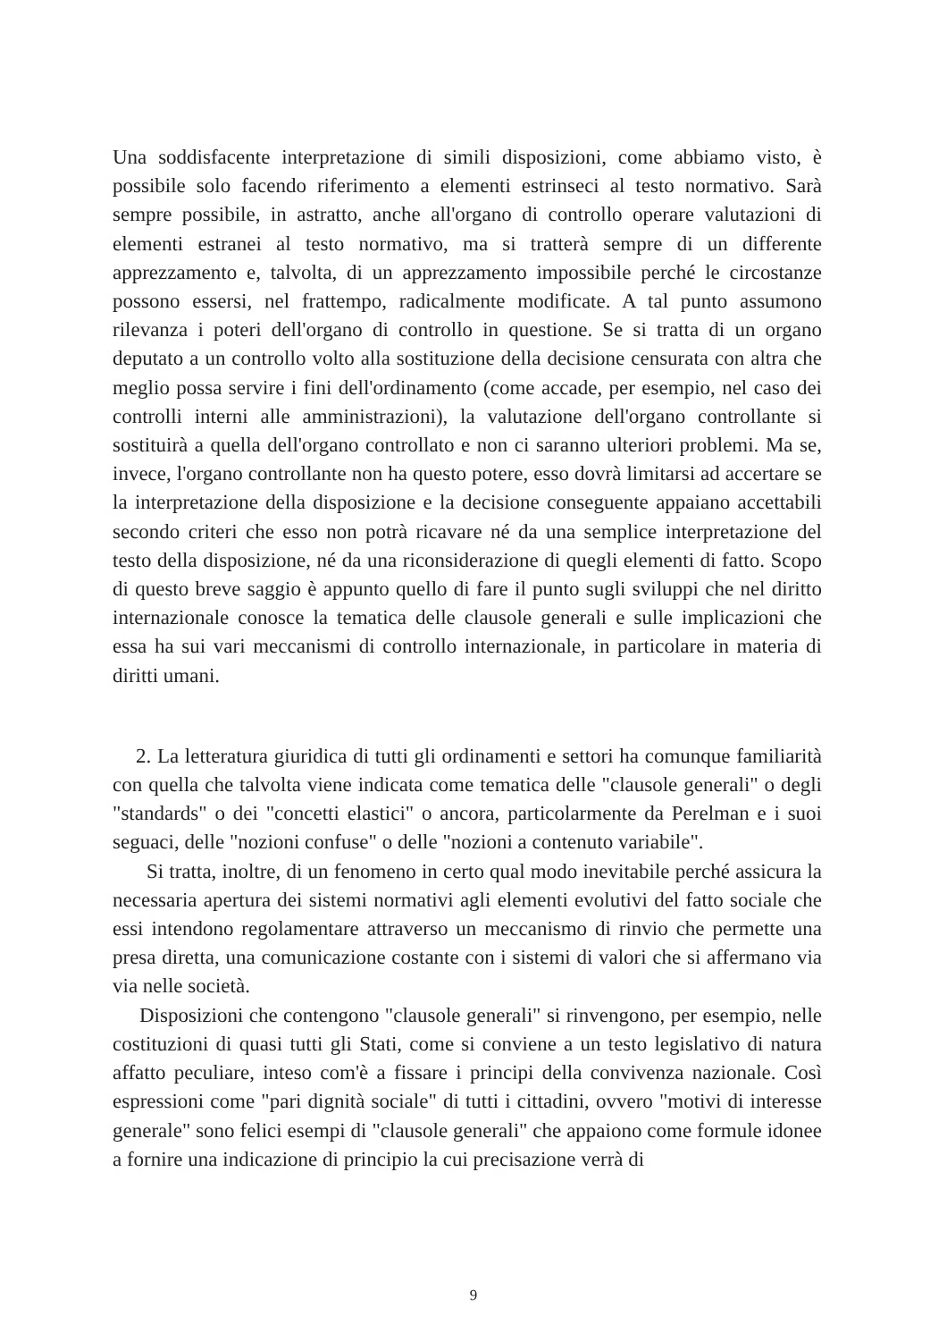Una soddisfacente interpretazione di simili disposizioni, come abbiamo visto, è possibile solo facendo riferimento a elementi estrinseci al testo normativo. Sarà sempre possibile, in astratto, anche all'organo di controllo operare valutazioni di elementi estranei al testo normativo, ma si tratterà sempre di un differente apprezzamento e, talvolta, di un apprezzamento impossibile perché le circostanze possono essersi, nel frattempo, radicalmente modificate. A tal punto assumono rilevanza i poteri dell'organo di controllo in questione. Se si tratta di un organo deputato a un controllo volto alla sostituzione della decisione censurata con altra che meglio possa servire i fini dell'ordinamento (come accade, per esempio, nel caso dei controlli interni alle amministrazioni), la valutazione dell'organo controllante si sostituirà a quella dell'organo controllato e non ci saranno ulteriori problemi. Ma se, invece, l'organo controllante non ha questo potere, esso dovrà limitarsi ad accertare se la interpretazione della disposizione e la decisione conseguente appaiano accettabili secondo criteri che esso non potrà ricavare né da una semplice interpretazione del testo della disposizione, né da una riconsiderazione di quegli elementi di fatto. Scopo di questo breve saggio è appunto quello di fare il punto sugli sviluppi che nel diritto internazionale conosce la tematica delle clausole generali e sulle implicazioni che essa ha sui vari meccanismi di controllo internazionale, in particolare in materia di diritti umani.
2. La letteratura giuridica di tutti gli ordinamenti e settori ha comunque familiarità con quella che talvolta viene indicata come tematica delle "clausole generali" o degli "standards" o dei "concetti elastici" o ancora, particolarmente da Perelman e i suoi seguaci, delle "nozioni confuse" o delle "nozioni a contenuto variabile".
Si tratta, inoltre, di un fenomeno in certo qual modo inevitabile perché assicura la necessaria apertura dei sistemi normativi agli elementi evolutivi del fatto sociale che essi intendono regolamentare attraverso un meccanismo di rinvio che permette una presa diretta, una comunicazione costante con i sistemi di valori che si affermano via via nelle società.
Disposizioni che contengono "clausole generali" si rinvengono, per esempio, nelle costituzioni di quasi tutti gli Stati, come si conviene a un testo legislativo di natura affatto peculiare, inteso com'è a fissare i principi della convivenza nazionale. Così espressioni come "pari dignità sociale" di tutti i cittadini, ovvero "motivi di interesse generale" sono felici esempi di "clausole generali" che appaiono come formule idonee a fornire una indicazione di principio la cui precisazione verrà di
9